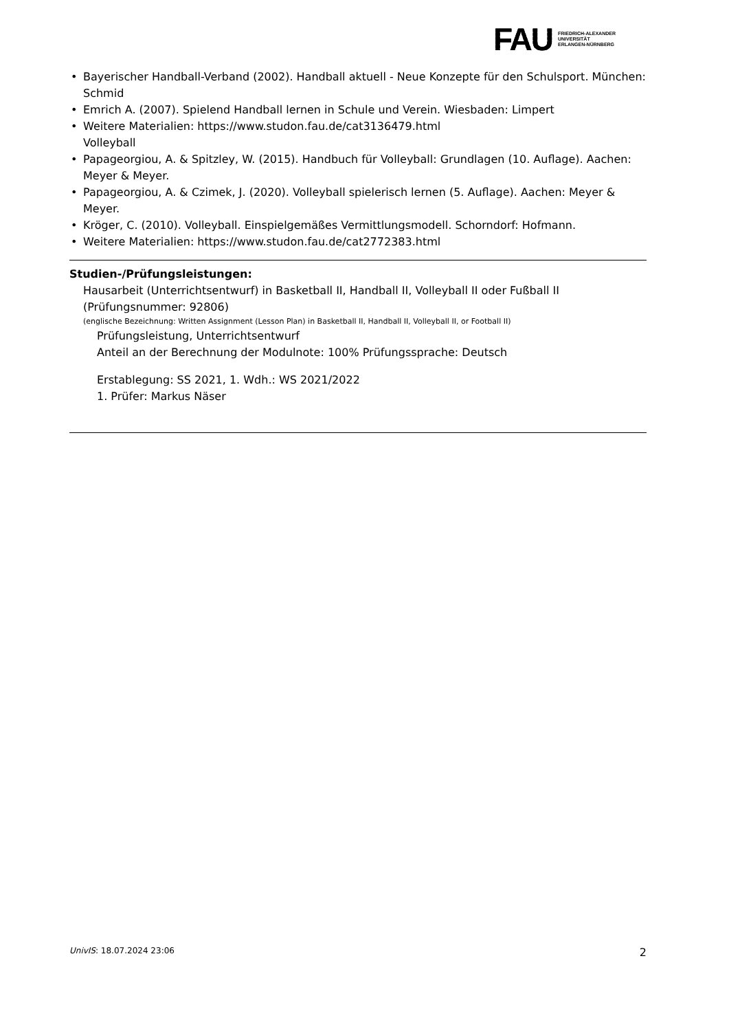FAU
FRIEDRICH-ALEXANDER
UNIVERSITÄT
ERLANGEN-NÜRNBERG
• Bayerischer Handball-Verband (2002). Handball aktuell - Neue Konzepte für den Schulsport. München: Schmid
• Emrich A. (2007). Spielend Handball lernen in Schule und Verein. Wiesbaden: Limpert
• Weitere Materialien: https://www.studon.fau.de/cat3136479.html
Volleyball
• Papageorgiou, A. & Spitzley, W. (2015). Handbuch für Volleyball: Grundlagen (10. Auflage). Aachen: Meyer & Meyer.
• Papageorgiou, A. & Czimek, J. (2020). Volleyball spielerisch lernen (5. Auflage). Aachen: Meyer & Meyer.
• Kröger, C. (2010). Volleyball. Einspielgemäßes Vermittlungsmodell. Schorndorf: Hofmann.
• Weitere Materialien: https://www.studon.fau.de/cat2772383.html
Studien-/Prüfungsleistungen:
Hausarbeit (Unterrichtsentwurf) in Basketball II, Handball II, Volleyball II oder Fußball II (Prüfungsnummer: 92806)
(englische Bezeichnung: Written Assignment (Lesson Plan) in Basketball II, Handball II, Volleyball II, or Football II)
Prüfungsleistung, Unterrichtsentwurf
Anteil an der Berechnung der Modulnote: 100% Prüfungssprache: Deutsch
Erstablegung: SS 2021, 1. Wdh.: WS 2021/2022
1. Prüfer: Markus Näser
UnivIS: 18.07.2024 23:06 2